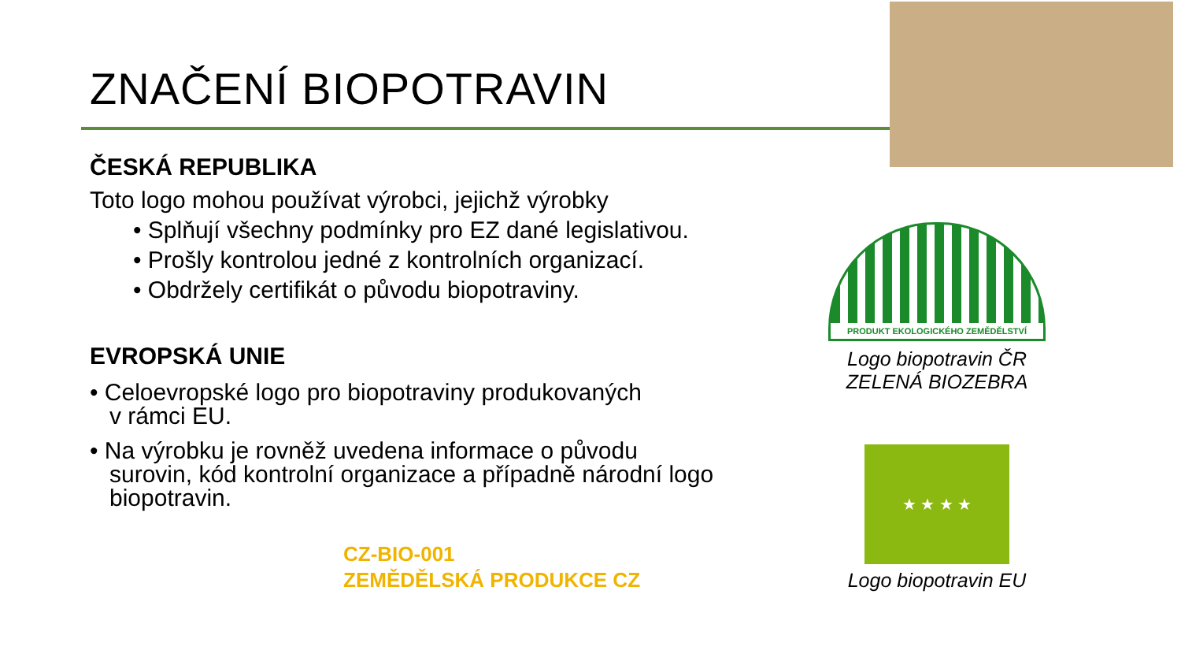ZNAČENÍ BIOPOTRAVIN
ČESKÁ REPUBLIKA
Toto logo mohou používat výrobci, jejichž výrobky
• Splňují všechny podmínky pro EZ dané legislativou.
• Prošly kontrolou jedné z kontrolních organizací.
• Obdržely certifikát o původu biopotraviny.
EVROPSKÁ UNIE
• Celoevropské logo pro biopotraviny produkovaných
v rámci EU.
• Na výrobku je rovněž uvedena informace o původu
surovin, kód kontrolní organizace a případně národní logo
biopotravin.
CZ-BIO-001
ZEMĚDĚLSKÁ PRODUKCE CZ
PRODUKT EKOLOGICKÉHO ZEMĚDĚLSTVÍ
Logo biopotravin ČR
ZELENÁ BIOZEBRA
★ ★ ★ ★
Logo biopotravin EU